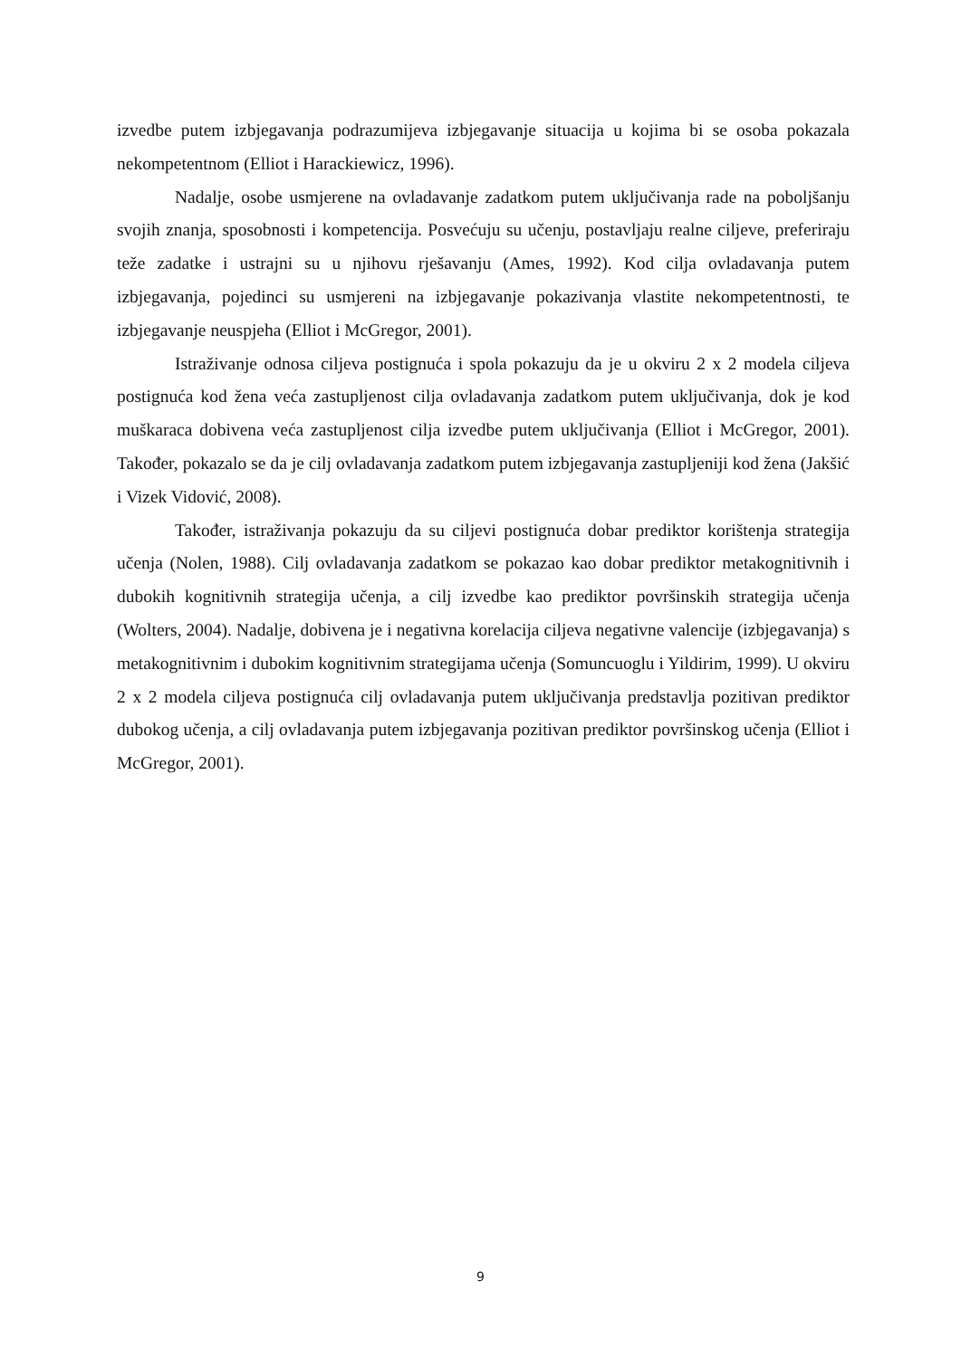izvedbe putem izbjegavanja podrazumijeva izbjegavanje situacija u kojima bi se osoba pokazala nekompetentnom (Elliot i Harackiewicz, 1996).
Nadalje, osobe usmjerene na ovladavanje zadatkom putem uključivanja rade na poboljšanju svojih znanja, sposobnosti i kompetencija. Posvećuju su učenju, postavljaju realne ciljeve, preferiraju teže zadatke i ustrajni su u njihovu rješavanju (Ames, 1992). Kod cilja ovladavanja putem izbjegavanja, pojedinci su usmjereni na izbjegavanje pokazivanja vlastite nekompetentnosti, te izbjegavanje neuspjeha (Elliot i McGregor, 2001).
Istraživanje odnosa ciljeva postignuća i spola pokazuju da je u okviru 2 x 2 modela ciljeva postignuća kod žena veća zastupljenost cilja ovladavanja zadatkom putem uključivanja, dok je kod muškaraca dobivena veća zastupljenost cilja izvedbe putem uključivanja (Elliot i McGregor, 2001). Također, pokazalo se da je cilj ovladavanja zadatkom putem izbjegavanja zastupljeniji kod žena (Jakšić i Vizek Vidović, 2008).
Također, istraživanja pokazuju da su ciljevi postignuća dobar prediktor korištenja strategija učenja (Nolen, 1988). Cilj ovladavanja zadatkom se pokazao kao dobar prediktor metakognitivnih i dubokih kognitivnih strategija učenja, a cilj izvedbe kao prediktor površinskih strategija učenja (Wolters, 2004). Nadalje, dobivena je i negativna korelacija ciljeva negativne valencije (izbjegavanja) s metakognitivnim i dubokim kognitivnim strategijama učenja (Somuncuoglu i Yildirim, 1999). U okviru 2 x 2 modela ciljeva postignuća cilj ovladavanja putem uključivanja predstavlja pozitivan prediktor dubokog učenja, a cilj ovladavanja putem izbjegavanja pozitivan prediktor površinskog učenja (Elliot i McGregor, 2001).
9